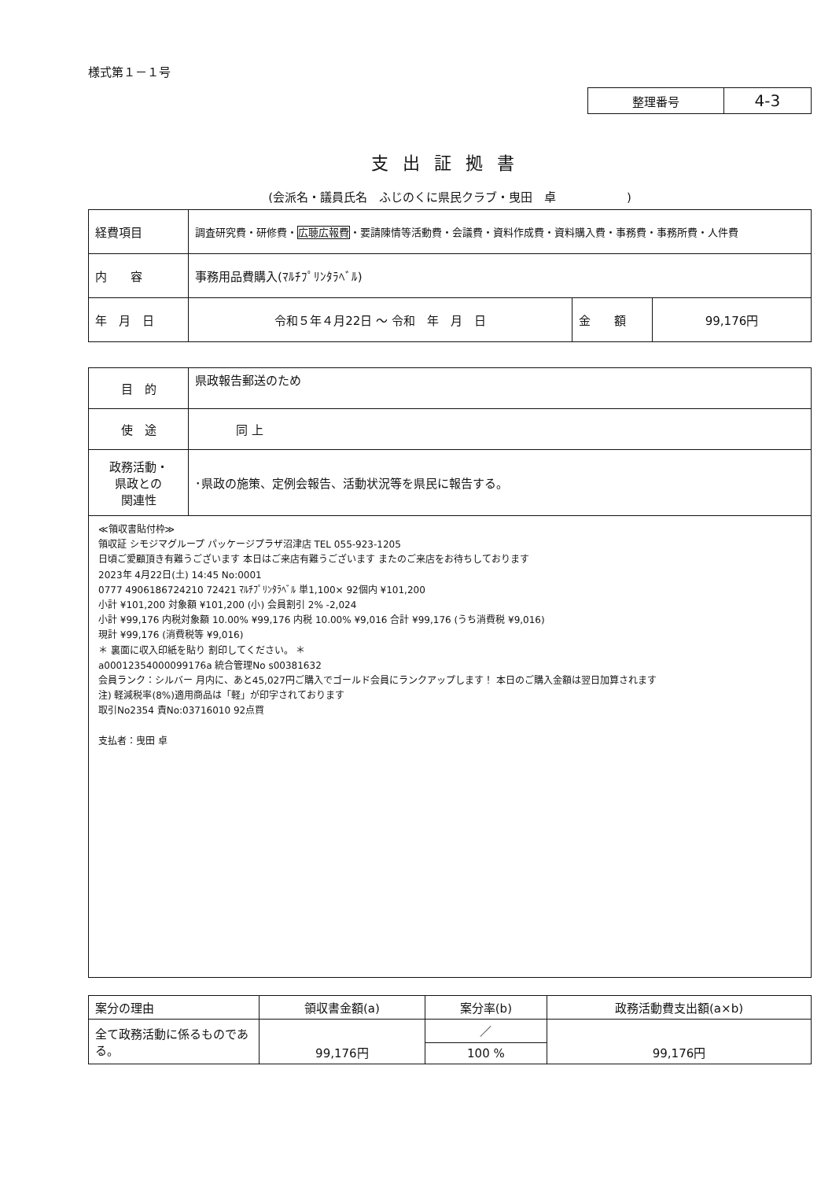様式第１－１号
| 整理番号 | 4-3 |
支出証拠書
(会派名・議員氏名　ふじのくに県民クラブ・曳田　卓　　　　　　)
| 経費項目 | 調査研究費・研修費・ 広聴広報費 ・要請陳情等活動費・会議費・資料作成費・資料購入費・事務費・事務所費・人件費 | | |
| 内 容 | 事務用品費購入(ﾏﾙﾁﾌﾟﾘﾝﾀﾗﾍﾞﾙ) | | |
| 年 月 日 | 令和５年４月22日 ～ 令和 年 月 日 | 金 額 | 99,176円 |
| 目 的 | 県政報告郵送のため |
| 使 途 | 同 上 |
| 政務活動・ 県政との 関連性 | ･県政の施策、定例会報告、活動状況等を県民に報告する。 |
≪領収書貼付枠≫
領収証 シモジマグループ パッケージプラザ沼津店 TEL 055-923-1205
日頃ご愛顧頂き有難うございます 本日はご来店有難うございます またのご来店をお待ちしております
2023年 4月22日(土) 14:45 No:0001
0777 4906186724210 72421 ﾏﾙﾁﾌﾟﾘﾝﾀﾗﾍﾞﾙ 単1,100× 92個内 ¥101,200
小計 ¥101,200 対象額 ¥101,200 (小) 会員割引 2% -2,024
小計 ¥99,176 内税対象額 10.00% ¥99,176 内税 10.00% ¥9,016 合計 ¥99,176 (うち消費税 ¥9,016)
現計 ¥99,176 (消費税等 ¥9,016)
＊ 裏面に収入印紙を貼り 割印してください。 ＊
a0001235400009917​6a 統合管理No s00381632
会員ランク：シルバー 月内に、あと45,027円ご購入でゴールド会員にランクアップします！ 本日のご購入金額は翌日加算されます
注) 軽減税率(8%)適用商品は「軽」が印字されております
取引No2354 責No:03716010 92点買
支払者：曳田 卓
| 案分の理由 | 領収書金額(a) | 案分率(b) | 政務活動費支出額(a×b) |
| 全て政務活動に係るものである。 | 99,176円 | ／ | 99,176円 |
| | | 100 % | |